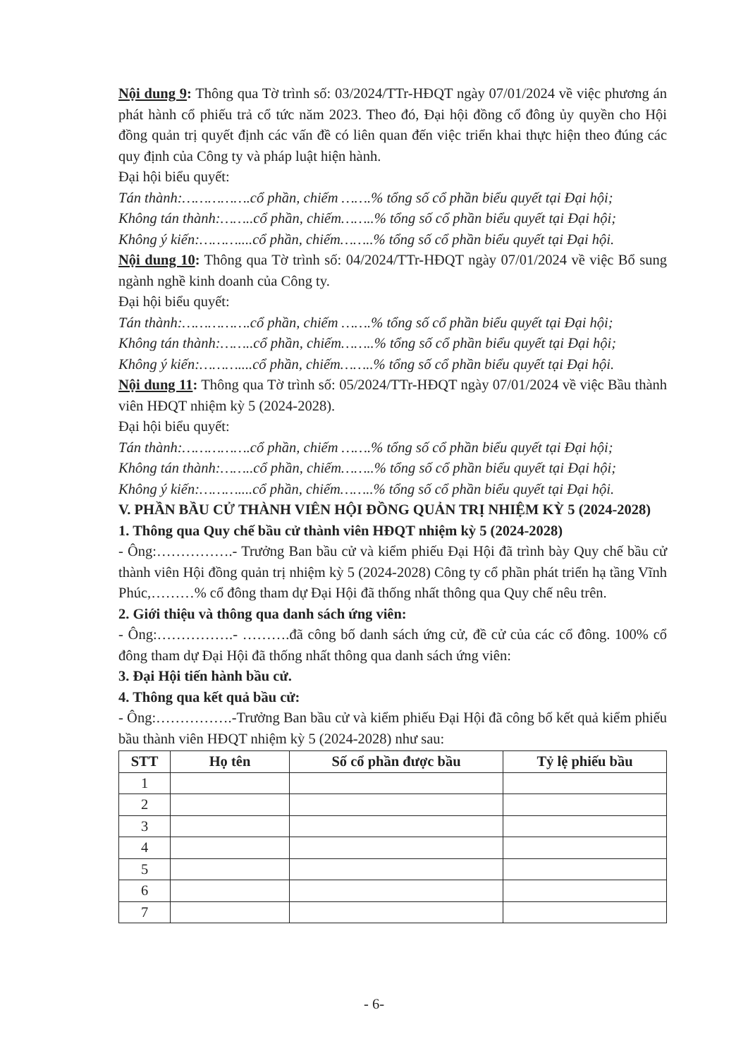Nội dung 9: Thông qua Tờ trình số: 03/2024/TTr-HĐQT ngày 07/01/2024 về việc phương án phát hành cổ phiếu trả cổ tức năm 2023. Theo đó, Đại hội đồng cổ đông ủy quyền cho Hội đồng quản trị quyết định các vấn đề có liên quan đến việc triển khai thực hiện theo đúng các quy định của Công ty và pháp luật hiện hành.
Đại hội biểu quyết:
Tán thành:…………….cổ phần, chiếm …….% tổng số cổ phần biểu quyết tại Đại hội;
Không tán thành:……..cổ phần, chiếm……..% tổng số cổ phần biểu quyết tại Đại hội;
Không ý kiến:………....cổ phần, chiếm……..% tổng số cổ phần biểu quyết tại Đại hội.
Nội dung 10: Thông qua Tờ trình số: 04/2024/TTr-HĐQT ngày 07/01/2024 về việc Bổ sung ngành nghề kinh doanh của Công ty.
Đại hội biểu quyết:
Tán thành:…………….cổ phần, chiếm …….% tổng số cổ phần biểu quyết tại Đại hội;
Không tán thành:……..cổ phần, chiếm……..% tổng số cổ phần biểu quyết tại Đại hội;
Không ý kiến:………....cổ phần, chiếm……..% tổng số cổ phần biểu quyết tại Đại hội.
Nội dung 11: Thông qua Tờ trình số: 05/2024/TTr-HĐQT ngày 07/01/2024 về việc Bầu thành viên HĐQT nhiệm kỳ 5 (2024-2028).
Đại hội biểu quyết:
Tán thành:…………….cổ phần, chiếm …….% tổng số cổ phần biểu quyết tại Đại hội;
Không tán thành:……..cổ phần, chiếm……..% tổng số cổ phần biểu quyết tại Đại hội;
Không ý kiến:………....cổ phần, chiếm……..% tổng số cổ phần biểu quyết tại Đại hội.
V. PHẦN BẦU CỬ THÀNH VIÊN HỘI ĐỒNG QUẢN TRỊ NHIỆM KỲ 5 (2024-2028)
1. Thông qua Quy chế bầu cử thành viên HĐQT nhiệm kỳ 5 (2024-2028)
- Ông:…………….- Trưởng Ban bầu cử và kiểm phiếu Đại Hội đã trình bày Quy chế bầu cử thành viên Hội đồng quản trị nhiệm kỳ 5 (2024-2028) Công ty cổ phần phát triển hạ tầng Vĩnh Phúc,………% cổ đông tham dự Đại Hội đã thống nhất thông qua Quy chế nêu trên.
2. Giới thiệu và thông qua danh sách ứng viên:
- Ông:…………….- ……….đã công bố danh sách ứng cử, đề cử của các cổ đông. 100% cổ đông tham dự Đại Hội đã thống nhất thông qua danh sách ứng viên:
3. Đại Hội tiến hành bầu cử.
4. Thông qua kết quả bầu cử:
- Ông:…………….-Trưởng Ban bầu cử và kiểm phiếu Đại Hội đã công bố kết quả kiểm phiếu bầu thành viên HĐQT nhiệm kỳ 5 (2024-2028) như sau:
| STT | Họ tên | Số cổ phần được bầu | Tỷ lệ phiếu bầu |
| --- | --- | --- | --- |
| 1 | | | |
| 2 | | | |
| 3 | | | |
| 4 | | | |
| 5 | | | |
| 6 | | | |
| 7 | | | |
- 6-